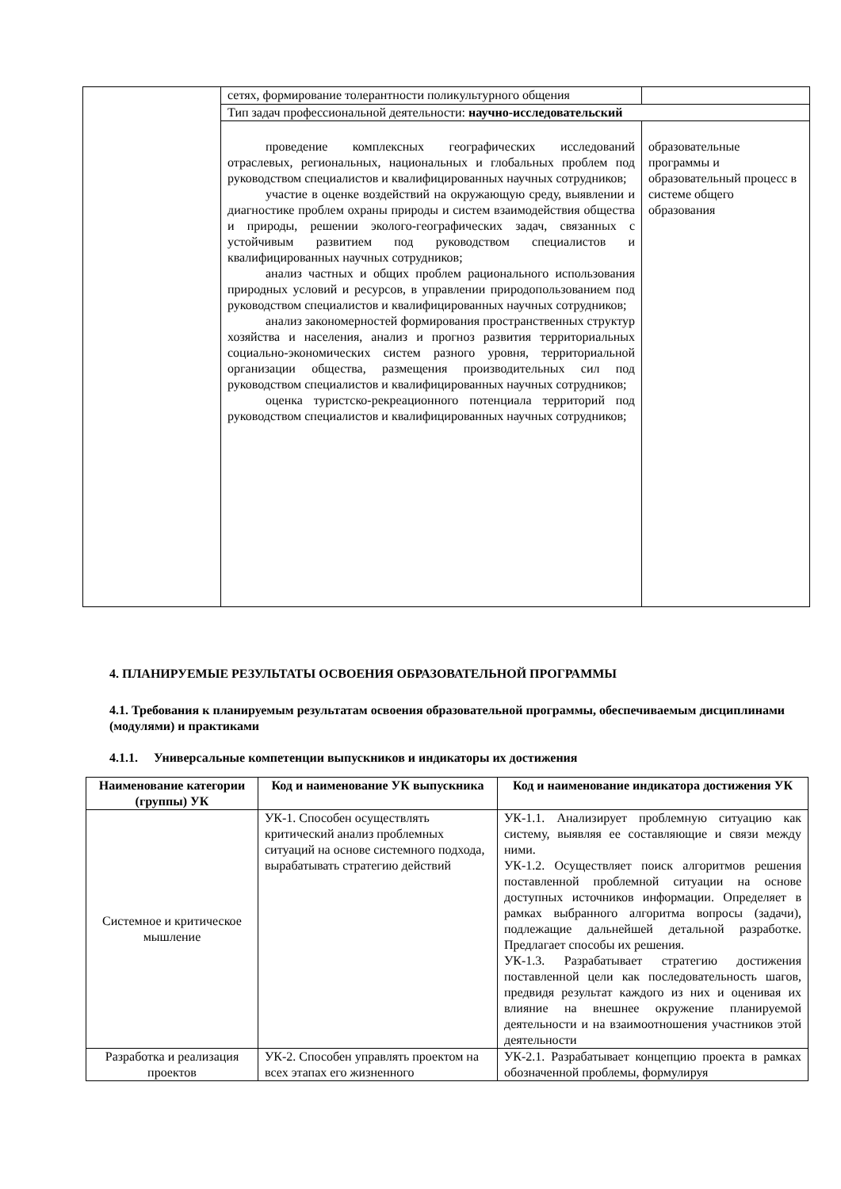| | сетях, формирование толерантности поликультурного общения | |
| | Тип задач профессиональной деятельности: научно-исследовательский | |
| | проведение комплексных географических исследований отраслевых, региональных, национальных и глобальных проблем под руководством специалистов и квалифицированных научных сотрудников; участие в оценке воздействий на окружающую среду, выявлении и диагностике проблем охраны природы и систем взаимодействия общества и природы, решении эколого-географических задач, связанных с устойчивым развитием под руководством специалистов и квалифицированных научных сотрудников; анализ частных и общих проблем рационального использования природных условий и ресурсов, в управлении природопользованием под руководством специалистов и квалифицированных научных сотрудников; анализ закономерностей формирования пространственных структур хозяйства и населения, анализ и прогноз развития территориальных социально-экономических систем разного уровня, территориальной организации общества, размещения производительных сил под руководством специалистов и квалифицированных научных сотрудников; оценка туристско-рекреационного потенциала территорий под руководством специалистов и квалифицированных научных сотрудников; | образовательные программы и образовательный процесс в системе общего образования |
4. ПЛАНИРУЕМЫЕ РЕЗУЛЬТАТЫ ОСВОЕНИЯ ОБРАЗОВАТЕЛЬНОЙ ПРОГРАММЫ
4.1. Требования к планируемым результатам освоения образовательной программы, обеспечиваемым дисциплинами (модулями) и практиками
4.1.1. Универсальные компетенции выпускников и индикаторы их достижения
| Наименование категории (группы) УК | Код и наименование УК выпускника | Код и наименование индикатора достижения УК |
| --- | --- | --- |
| Системное и критическое мышление | УК-1. Способен осуществлять критический анализ проблемных ситуаций на основе системного подхода, вырабатывать стратегию действий | УК-1.1. Анализирует проблемную ситуацию как систему, выявляя ее составляющие и связи между ними. УК-1.2. Осуществляет поиск алгоритмов решения поставленной проблемной ситуации на основе доступных источников информации. Определяет в рамках выбранного алгоритма вопросы (задачи), подлежащие дальнейшей детальной разработке. Предлагает способы их решения. УК-1.3. Разрабатывает стратегию достижения поставленной цели как последовательность шагов, предвидя результат каждого из них и оценивая их влияние на внешнее окружение планируемой деятельности и на взаимоотношения участников этой деятельности |
| Разработка и реализация проектов | УК-2. Способен управлять проектом на всех этапах его жизненного | УК-2.1. Разрабатывает концепцию проекта в рамках обозначенной проблемы, формулируя |